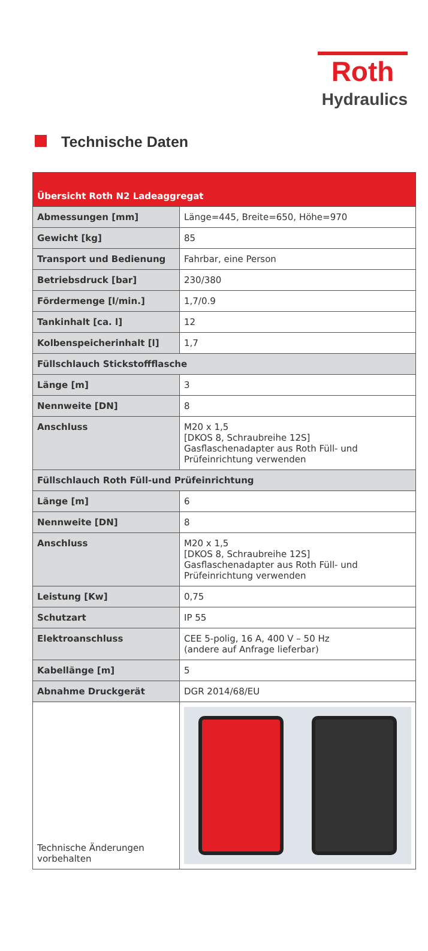Roth
Hydraulics
Technische Daten
| Übersicht Roth N2 Ladeaggregat | |
| --- | --- |
| Abmessungen [mm] | Länge=445, Breite=650, Höhe=970 |
| Gewicht [kg] | 85 |
| Transport und Bedienung | Fahrbar, eine Person |
| Betriebsdruck [bar] | 230/380 |
| Fördermenge [l/min.] | 1,7/0.9 |
| Tankinhalt [ca. l] | 12 |
| Kolbenspeicherinhalt [l] | 1,7 |
| Füllschlauch Stickstoffflasche | |
| Länge [m] | 3 |
| Nennweite [DN] | 8 |
| Anschluss | M20 x 1,5 [DKOS 8, Schraubreihe 12S] Gasflaschenadapter aus Roth Füll- und Prüfeinrichtung verwenden |
| Füllschlauch Roth Füll-und Prüfeinrichtung | |
| Länge [m] | 6 |
| Nennweite [DN] | 8 |
| Anschluss | M20 x 1,5 [DKOS 8, Schraubreihe 12S] Gasflaschenadapter aus Roth Füll- und Prüfeinrichtung verwenden |
| Leistung [Kw] | 0,75 |
| Schutzart | IP 55 |
| Elektroanschluss | CEE 5-polig, 16 A, 400 V – 50 Hz (andere auf Anfrage lieferbar) |
| Kabellänge [m] | 5 |
| Abnahme Druckgerät | DGR 2014/68/EU |
| Technische Änderungen vorbehalten | |